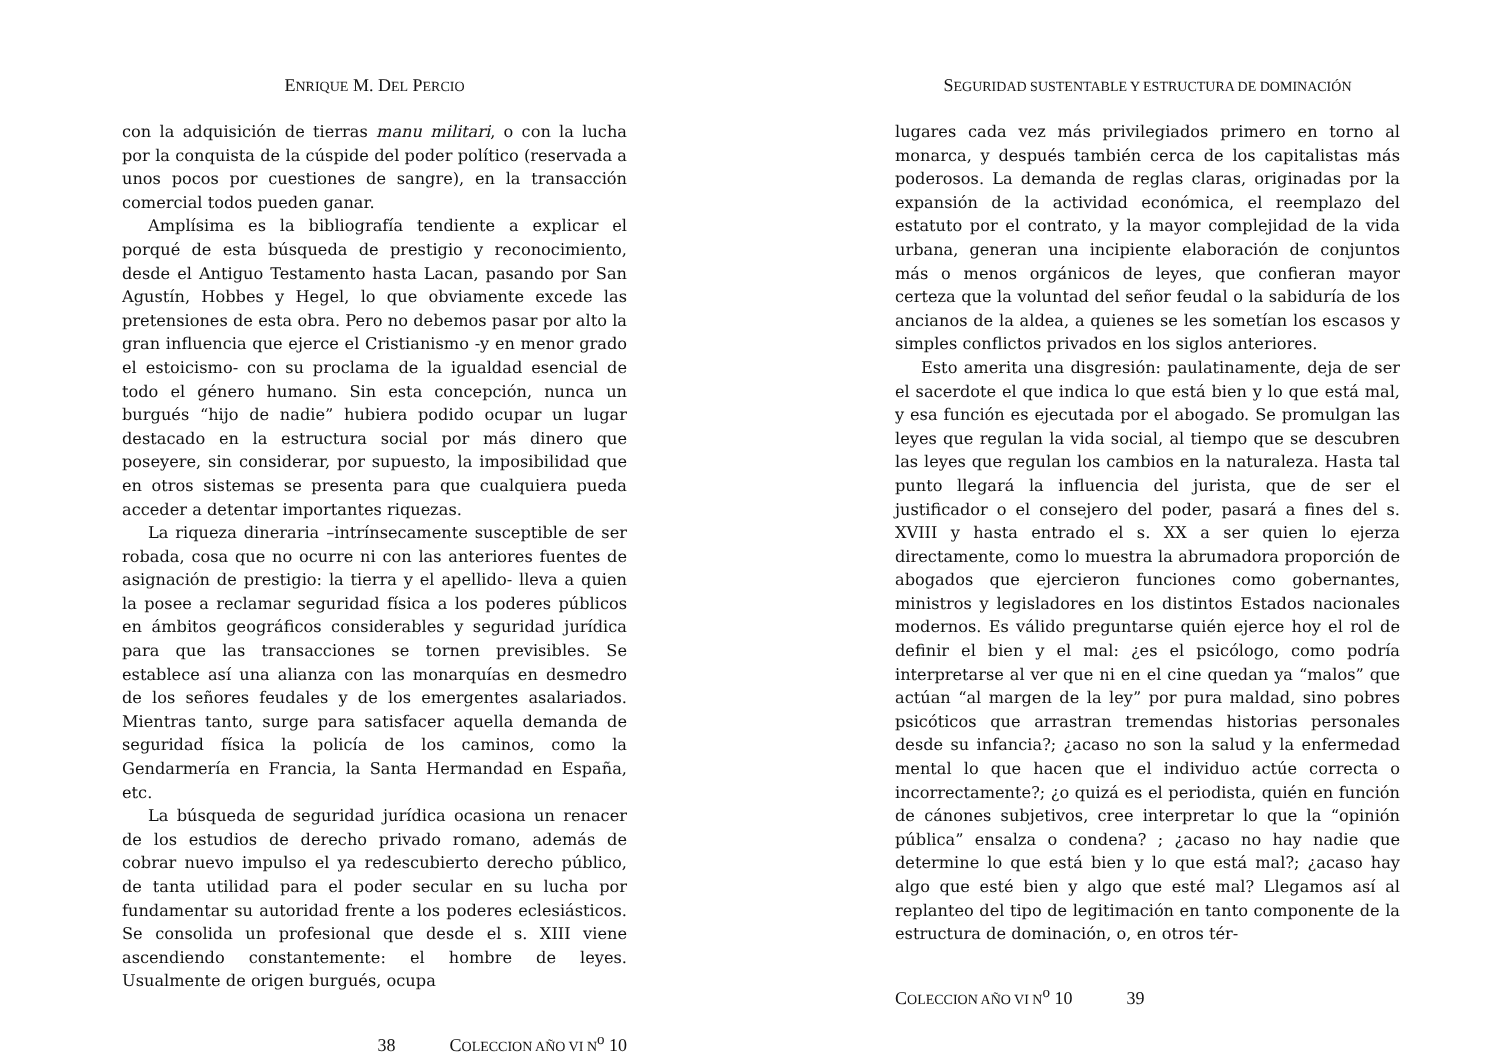ENRIQUE M. DEL PERCIO
con la adquisición de tierras manu militari, o con la lucha por la conquista de la cúspide del poder político (reservada a unos pocos por cuestiones de sangre), en la transacción comercial todos pueden ganar.
Amplísima es la bibliografía tendiente a explicar el porqué de esta búsqueda de prestigio y reconocimiento, desde el Antiguo Testamento hasta Lacan, pasando por San Agustín, Hobbes y Hegel, lo que obviamente excede las pretensiones de esta obra. Pero no debemos pasar por alto la gran influencia que ejerce el Cristianismo -y en menor grado el estoicismo- con su proclama de la igualdad esencial de todo el género humano. Sin esta concepción, nunca un burgués “hijo de nadie” hubiera podido ocupar un lugar destacado en la estructura social por más dinero que poseyere, sin considerar, por supuesto, la imposibilidad que en otros sistemas se presenta para que cualquiera pueda acceder a detentar importantes riquezas.
La riqueza dineraria –intrínsecamente susceptible de ser robada, cosa que no ocurre ni con las anteriores fuentes de asignación de prestigio: la tierra y el apellido- lleva a quien la posee a reclamar seguridad física a los poderes públicos en ámbitos geográficos considerables y seguridad jurídica para que las transacciones se tornen previsibles. Se establece así una alianza con las monarquías en desmedro de los señores feudales y de los emergentes asalariados. Mientras tanto, surge para satisfacer aquella demanda de seguridad física la policía de los caminos, como la Gendarmería en Francia, la Santa Hermandad en España, etc.
La búsqueda de seguridad jurídica ocasiona un renacer de los estudios de derecho privado romano, además de cobrar nuevo impulso el ya redescubierto derecho público, de tanta utilidad para el poder secular en su lucha por fundamentar su autoridad frente a los poderes eclesiásticos. Se consolida un profesional que desde el s. XIII viene ascendiendo constantemente: el hombre de leyes. Usualmente de origen burgués, ocupa
38 COLECCION AÑO VI N<sup>o</sup> 10
SEGURIDAD SUSTENTABLE Y ESTRUCTURA DE DOMINACIÓN
lugares cada vez más privilegiados primero en torno al monarca, y después también cerca de los capitalistas más poderosos. La demanda de reglas claras, originadas por la expansión de la actividad económica, el reemplazo del estatuto por el contrato, y la mayor complejidad de la vida urbana, generan una incipiente elaboración de conjuntos más o menos orgánicos de leyes, que confieran mayor certeza que la voluntad del señor feudal o la sabiduría de los ancianos de la aldea, a quienes se les sometían los escasos y simples conflictos privados en los siglos anteriores.
Esto amerita una disgresión: paulatinamente, deja de ser el sacerdote el que indica lo que está bien y lo que está mal, y esa función es ejecutada por el abogado. Se promulgan las leyes que regulan la vida social, al tiempo que se descubren las leyes que regulan los cambios en la naturaleza. Hasta tal punto llegará la influencia del jurista, que de ser el justificador o el consejero del poder, pasará a fines del s. XVIII y hasta entrado el s. XX a ser quien lo ejerza directamente, como lo muestra la abrumadora proporción de abogados que ejercieron funciones como gobernantes, ministros y legisladores en los distintos Estados nacionales modernos. Es válido preguntarse quién ejerce hoy el rol de definir el bien y el mal: ¿es el psicólogo, como podría interpretarse al ver que ni en el cine quedan ya “malos” que actúan “al margen de la ley” por pura maldad, sino pobres psicóticos que arrastran tremendas historias personales desde su infancia?; ¿acaso no son la salud y la enfermedad mental lo que hacen que el individuo actúe correcta o incorrectamente?; ¿o quizá es el periodista, quién en función de cánones subjetivos, cree interpretar lo que la “opinión pública” ensalza o condena? ; ¿acaso no hay nadie que determine lo que está bien y lo que está mal?; ¿acaso hay algo que esté bien y algo que esté mal? Llegamos así al replanteo del tipo de legitimación en tanto componente de la estructura de dominación, o, en otros tér-
COLECCION AÑO VI N<sup>o</sup> 10 39